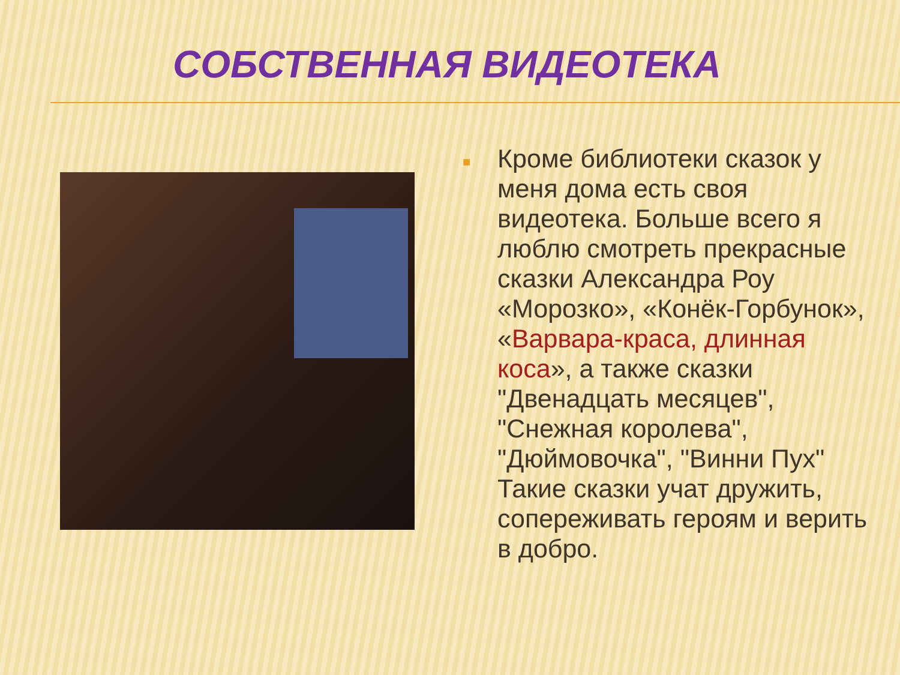СОБСТВЕННАЯ ВИДЕОТЕКА
■
Кроме библиотеки сказок у меня дома есть своя видеотека. Больше всего я люблю смотреть прекрасные сказки Александра Роу «Морозко», «Конёк-Горбунок», «Варвара-краса, длинная коса», а также сказки "Двенадцать месяцев", "Снежная королева", "Дюймовочка", "Винни Пух" Такие сказки учат дружить, сопереживать героям и верить в добро.